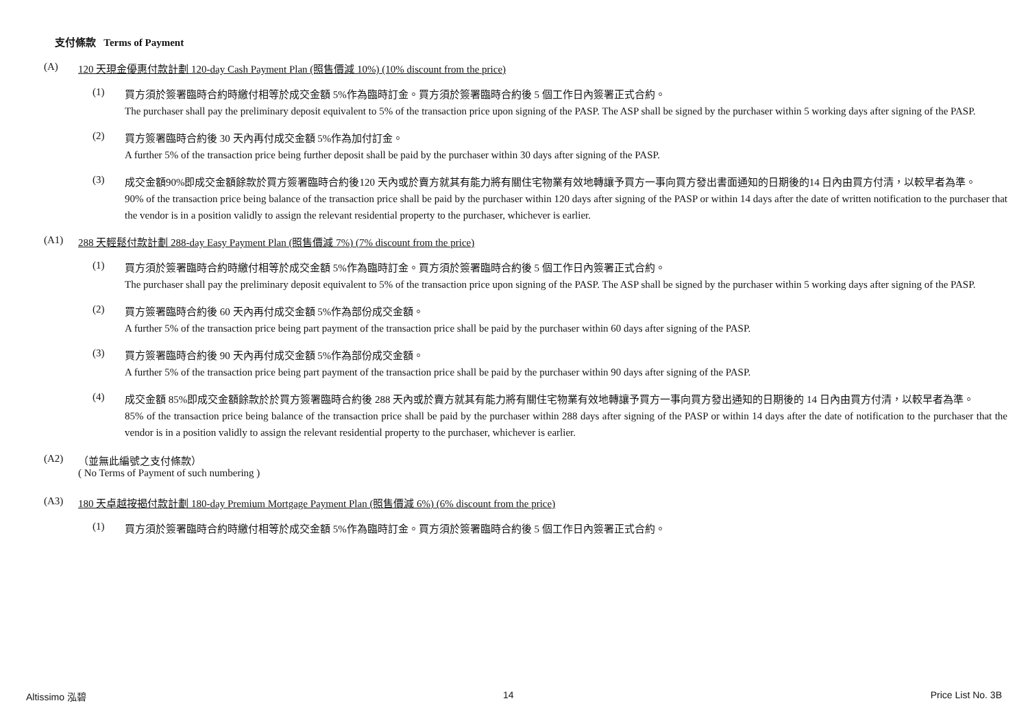支付條款 Terms of Payment
(A) 120 天現金優惠付款計劃 120-day Cash Payment Plan (照售價減 10%) (10% discount from the price)
(1)
買方須於簽署臨時合約時繳付相等於成交金額 5%作為臨時訂金。買方須於簽署臨時合約後 5 個工作日內簽署正式合約。
The purchaser shall pay the preliminary deposit equivalent to 5% of the transaction price upon signing of the PASP. The ASP shall be signed by the purchaser within 5 working days after signing of the PASP.
(2)
買方簽署臨時合約後 30 天內再付成交金額 5%作為加付訂金。
A further 5% of the transaction price being further deposit shall be paid by the purchaser within 30 days after signing of the PASP.
(3)
成交金額90%即成交金額餘款於買方簽署臨時合約後120 天內或於賣方就其有能力將有關住宅物業有效地轉讓予買方一事向買方發出書面通知的日期後的14 日內由買方付清，以較早者為準。
90% of the transaction price being balance of the transaction price shall be paid by the purchaser within 120 days after signing of the PASP or within 14 days after the date of written notification to the purchaser that the vendor is in a position validly to assign the relevant residential property to the purchaser, whichever is earlier.
(A1) 288 天輕鬆付款計劃 288-day Easy Payment Plan (照售價減 7%) (7% discount from the price)
(1)
買方須於簽署臨時合約時繳付相等於成交金額 5%作為臨時訂金。買方須於簽署臨時合約後 5 個工作日內簽署正式合約。
The purchaser shall pay the preliminary deposit equivalent to 5% of the transaction price upon signing of the PASP. The ASP shall be signed by the purchaser within 5 working days after signing of the PASP.
(2)
買方簽署臨時合約後 60 天內再付成交金額 5%作為部份成交金額。
A further 5% of the transaction price being part payment of the transaction price shall be paid by the purchaser within 60 days after signing of the PASP.
(3)
買方簽署臨時合約後 90 天內再付成交金額 5%作為部份成交金額。
A further 5% of the transaction price being part payment of the transaction price shall be paid by the purchaser within 90 days after signing of the PASP.
(4)
成交金額 85%即成交金額餘款於於買方簽署臨時合約後 288 天內或於賣方就其有能力將有關住宅物業有效地轉讓予買方一事向買方發出通知的日期後的 14 日內由買方付清，以較早者為準。
85% of the transaction price being balance of the transaction price shall be paid by the purchaser within 288 days after signing of the PASP or within 14 days after the date of notification to the purchaser that the vendor is in a position validly to assign the relevant residential property to the purchaser, whichever is earlier.
(A2) （並無此編號之支付條款）
( No Terms of Payment of such numbering )
(A3) 180 天卓越按揭付款計劃 180-day Premium Mortgage Payment Plan (照售價減 6%) (6% discount from the price)
(1)
買方須於簽署臨時合約時繳付相等於成交金額 5%作為臨時訂金。買方須於簽署臨時合約後 5 個工作日內簽署正式合約。
Altissimo 泓碧 14 Price List No. 3B